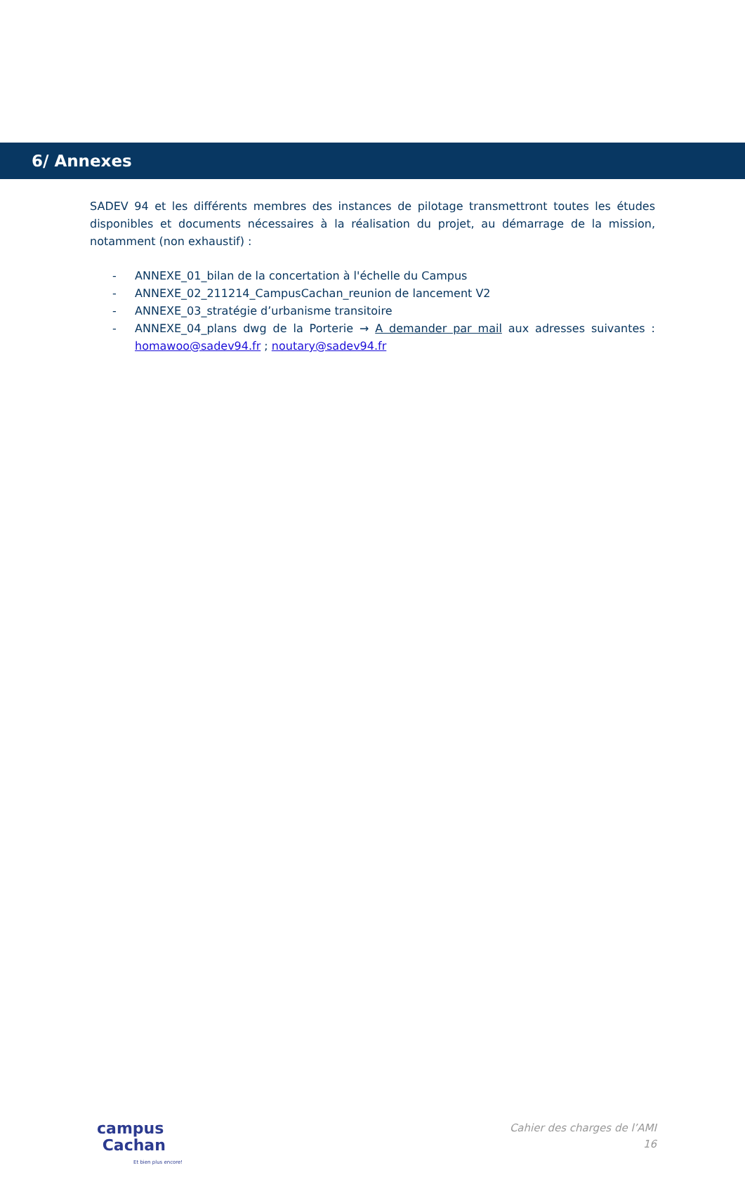6/ Annexes
SADEV 94 et les différents membres des instances de pilotage transmettront toutes les études disponibles et documents nécessaires à la réalisation du projet, au démarrage de la mission, notamment (non exhaustif) :
- ANNEXE_01_bilan de la concertation à l'échelle du Campus
- ANNEXE_02_211214_CampusCachan_reunion de lancement V2
- ANNEXE_03_stratégie d’urbanisme transitoire
- ANNEXE_04_plans dwg de la Porterie → A demander par mail aux adresses suivantes : homawoo@sadev94.fr ; noutary@sadev94.fr
campus
Cachan
Et bien plus encore!
Cahier des charges de l’AMI
16